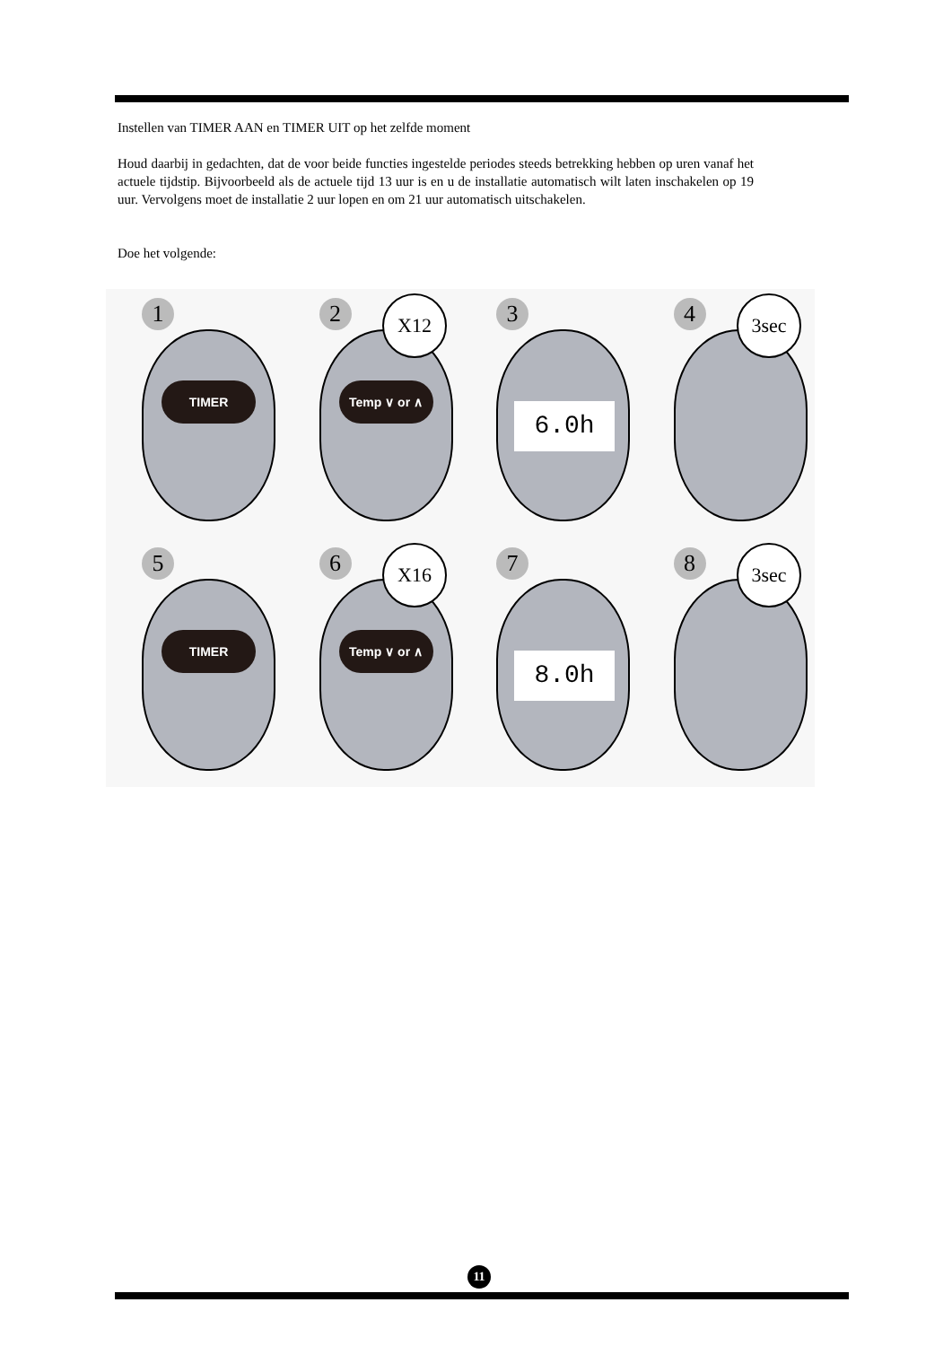Instellen van TIMER AAN en TIMER UIT op het zelfde moment
Houd daarbij in gedachten, dat de voor beide functies ingestelde periodes steeds betrekking hebben op uren vanaf het actuele tijdstip. Bijvoorbeeld als de actuele tijd 13 uur is en u de installatie automatisch wilt laten inschakelen op 19 uur. Vervolgens moet de installatie 2 uur lopen en om 21 uur automatisch uitschakelen.
Doe het volgende:
1
TIMER
2
Temp ∨ or ∧
X12
3
6.0h
4 3sec
5
TIMER
6
Temp ∨ or ∧
X16
7
8.0h
8 3sec
11